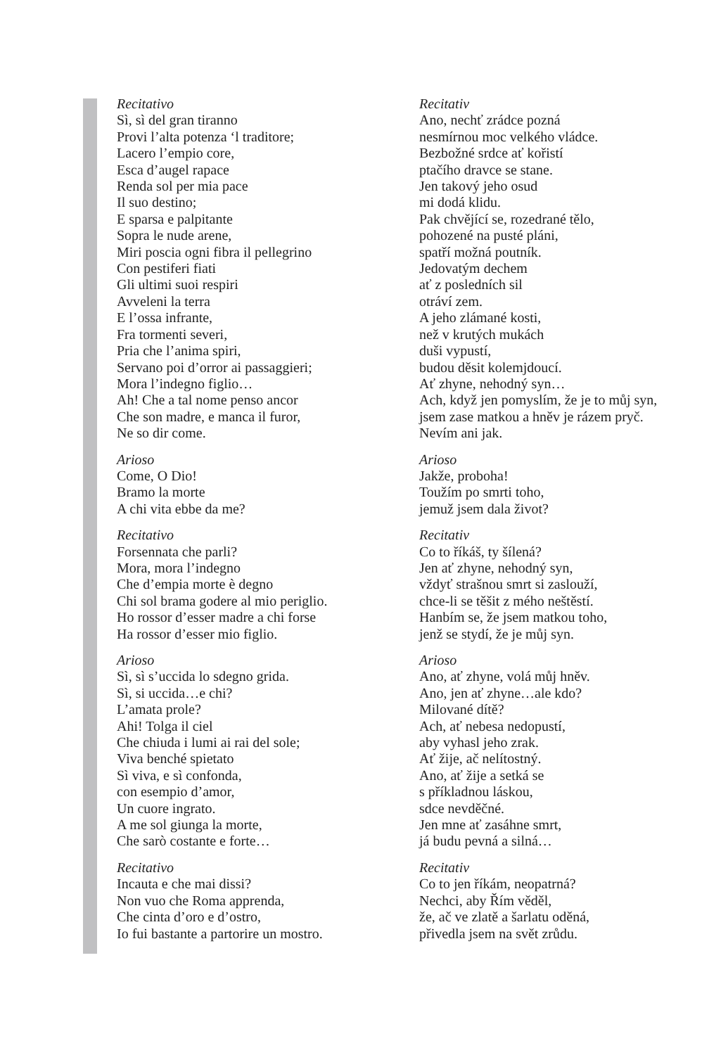Recitativo
Sì, sì del gran tiranno
Provi l’alta potenza ‘l traditore;
Lacero l’empio core,
Esca d’augel rapace
Renda sol per mia pace
Il suo destino;
E sparsa e palpitante
Sopra le nude arene,
Miri poscia ogni fibra il pellegrino
Con pestiferi fiati
Gli ultimi suoi respiri
Avveleni la terra
E l’ossa infrante,
Fra tormenti severi,
Pria che l’anima spiri,
Servano poi d’orror ai passaggieri;
Mora l’indegno figlio…
Ah! Che a tal nome penso ancor
Che son madre, e manca il furor,
Ne so dir come.
Arioso
Come, O Dio!
Bramo la morte
A chi vita ebbe da me?
Recitativo
Forsennata che parli?
Mora, mora l’indegno
Che d’empia morte è degno
Chi sol brama godere al mio periglio.
Ho rossor d’esser madre a chi forse
Ha rossor d’esser mio figlio.
Arioso
Sì, sì s’uccida lo sdegno grida.
Sì, si uccida…e chi?
L’amata prole?
Ahi! Tolga il ciel
Che chiuda i lumi ai rai del sole;
Viva benché spietato
Sì viva, e sì confonda,
con esempio d’amor,
Un cuore ingrato.
A me sol giunga la morte,
Che sarò costante e forte…
Recitativo
Incauta e che mai dissi?
Non vuo che Roma apprenda,
Che cinta d’oro e d’ostro,
Io fui bastante a partorire un mostro.
Recitativ
Ano, nechť zrádce pozná
nesmírnou moc velkého vládce.
Bezbožné srdce ať kořistí
ptačího dravce se stane.
Jen takový jeho osud
mi dodá klidu.
Pak chvějící se, rozedrané tělo,
pohozené na pusté pláni,
spatří možná poutník.
Jedovatým dechem
ať z posledních sil
otráví zem.
A jeho zlámané kosti,
než v krutých mukách
duši vypustí,
budou děsit kolemjdoucí.
Ať zhyne, nehodný syn…
Ach, když jen pomyslím, že je to můj syn,
jsem zase matkou a hněv je rázem pryč.
Nevím ani jak.
Arioso
Jakže, proboha!
Toužím po smrti toho,
jemuž jsem dala život?
Recitativ
Co to říkáš, ty šílená?
Jen ať zhyne, nehodný syn,
vždyť strašnou smrt si zaslouží,
chce-li se těšit z mého neštěstí.
Hanbím se, že jsem matkou toho,
jenž se stydí, že je můj syn.
Arioso
Ano, ať zhyne, volá můj hněv.
Ano, jen ať zhyne…ale kdo?
Milované dítě?
Ach, ať nebesa nedopustí,
aby vyhasl jeho zrak.
Ať žije, ač nelítostný.
Ano, ať žije a setká se
s příkladnou láskou,
sdce nevděčné.
Jen mne ať zasáhne smrt,
já budu pevná a silná…
Recitativ
Co to jen říkám, neopatrná?
Nechci, aby Řím věděl,
že, ač ve zlatě a šarlatu oděná,
přivedla jsem na svět zrůdu.